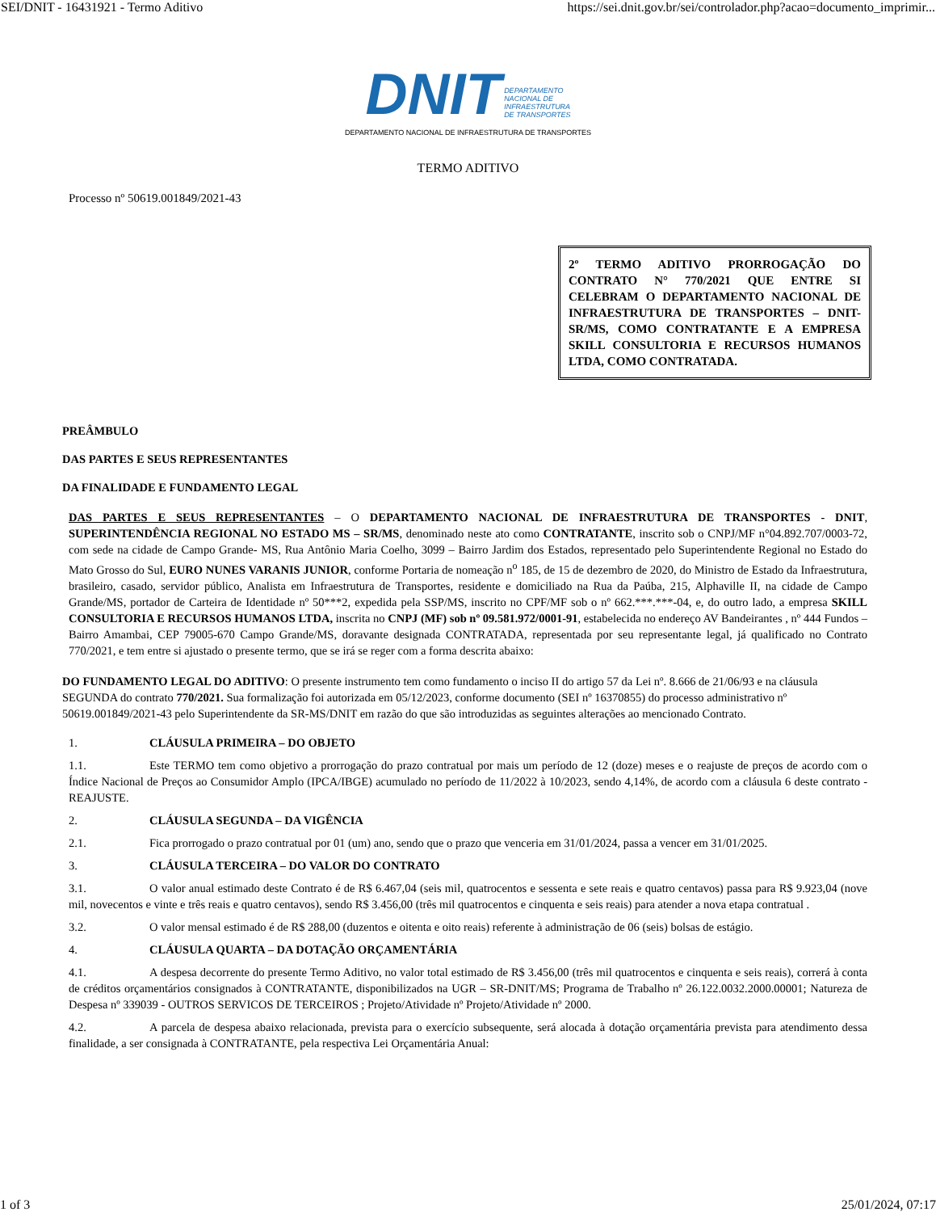SEI/DNIT - 16431921 - Termo Aditivo https://sei.dnit.gov.br/sei/controlador.php?acao=documento_imprimir...
DNIT DEPARTAMENTO
NACIONAL DE
INFRAESTRUTURA
DE TRANSPORTES
DEPARTAMENTO NACIONAL DE INFRAESTRUTURA DE TRANSPORTES
TERMO ADITIVO
Processo nº 50619.001849/2021-43
2º TERMO ADITIVO PRORROGAÇÃO DO CONTRATO N° 770/2021 QUE ENTRE SI CELEBRAM O DEPARTAMENTO NACIONAL DE INFRAESTRUTURA DE TRANSPORTES – DNIT-SR/MS, COMO CONTRATANTE E A EMPRESA SKILL CONSULTORIA E RECURSOS HUMANOS LTDA, COMO CONTRATADA.
PREÂMBULO
DAS PARTES E SEUS REPRESENTANTES
DA FINALIDADE E FUNDAMENTO LEGAL
DAS PARTES E SEUS REPRESENTANTES – O DEPARTAMENTO NACIONAL DE INFRAESTRUTURA DE TRANSPORTES - DNIT, SUPERINTENDÊNCIA REGIONAL NO ESTADO MS – SR/MS, denominado neste ato como CONTRATANTE, inscrito sob o CNPJ/MF n°04.892.707/0003-72, com sede na cidade de Campo Grande- MS, Rua Antônio Maria Coelho, 3099 – Bairro Jardim dos Estados, representado pelo Superintendente Regional no Estado do Mato Grosso do Sul, EURO NUNES VARANIS JUNIOR, conforme Portaria de nomeação n<sup>o</sup> 185, de 15 de dezembro de 2020, do Ministro de Estado da Infraestrutura, brasileiro, casado, servidor público, Analista em Infraestrutura de Transportes, residente e domiciliado na Rua da Paúba, 215, Alphaville II, na cidade de Campo Grande/MS, portador de Carteira de Identidade nº 50***2, expedida pela SSP/MS, inscrito no CPF/MF sob o nº 662.***.***-04, e, do outro lado, a empresa SKILL CONSULTORIA E RECURSOS HUMANOS LTDA, inscrita no CNPJ (MF) sob nº 09.581.972/0001-91, estabelecida no endereço AV Bandeirantes , nº 444 Fundos – Bairro Amambai, CEP 79005-670 Campo Grande/MS, doravante designada CONTRATADA, representada por seu representante legal, já qualificado no Contrato 770/2021, e tem entre si ajustado o presente termo, que se irá se reger com a forma descrita abaixo:
DO FUNDAMENTO LEGAL DO ADITIVO: O presente instrumento tem como fundamento o inciso II do artigo 57 da Lei nº. 8.666 de 21/06/93 e na cláusula SEGUNDA do contrato 770/2021. Sua formalização foi autorizada em 05/12/2023, conforme documento (SEI nº 16370855) do processo administrativo nº 50619.001849/2021-43 pelo Superintendente da SR-MS/DNIT em razão do que são introduzidas as seguintes alterações ao mencionado Contrato.
1. CLÁUSULA PRIMEIRA – DO OBJETO
1.1. Este TERMO tem como objetivo a prorrogação do prazo contratual por mais um período de 12 (doze) meses e o reajuste de preços de acordo com o Índice Nacional de Preços ao Consumidor Amplo (IPCA/IBGE) acumulado no período de 11/2022 à 10/2023, sendo 4,14%, de acordo com a cláusula 6 deste contrato - REAJUSTE.
2. CLÁUSULA SEGUNDA – DA VIGÊNCIA
2.1. Fica prorrogado o prazo contratual por 01 (um) ano, sendo que o prazo que venceria em 31/01/2024, passa a vencer em 31/01/2025.
3. CLÁUSULA TERCEIRA – DO VALOR DO CONTRATO
3.1. O valor anual estimado deste Contrato é de R$ 6.467,04 (seis mil, quatrocentos e sessenta e sete reais e quatro centavos) passa para R$ 9.923,04 (nove mil, novecentos e vinte e três reais e quatro centavos), sendo R$ 3.456,00 (três mil quatrocentos e cinquenta e seis reais) para atender a nova etapa contratual .
3.2. O valor mensal estimado é de R$ 288,00 (duzentos e oitenta e oito reais) referente à administração de 06 (seis) bolsas de estágio.
4. CLÁUSULA QUARTA – DA DOTAÇÃO ORÇAMENTÁRIA
4.1. A despesa decorrente do presente Termo Aditivo, no valor total estimado de R$ 3.456,00 (três mil quatrocentos e cinquenta e seis reais), correrá à conta de créditos orçamentários consignados à CONTRATANTE, disponibilizados na UGR – SR-DNIT/MS; Programa de Trabalho nº 26.122.0032.2000.00001; Natureza de Despesa nº 339039 - OUTROS SERVICOS DE TERCEIROS ; Projeto/Atividade nº Projeto/Atividade nº 2000.
4.2. A parcela de despesa abaixo relacionada, prevista para o exercício subsequente, será alocada à dotação orçamentária prevista para atendimento dessa finalidade, a ser consignada à CONTRATANTE, pela respectiva Lei Orçamentária Anual:
1 of 3 25/01/2024, 07:17